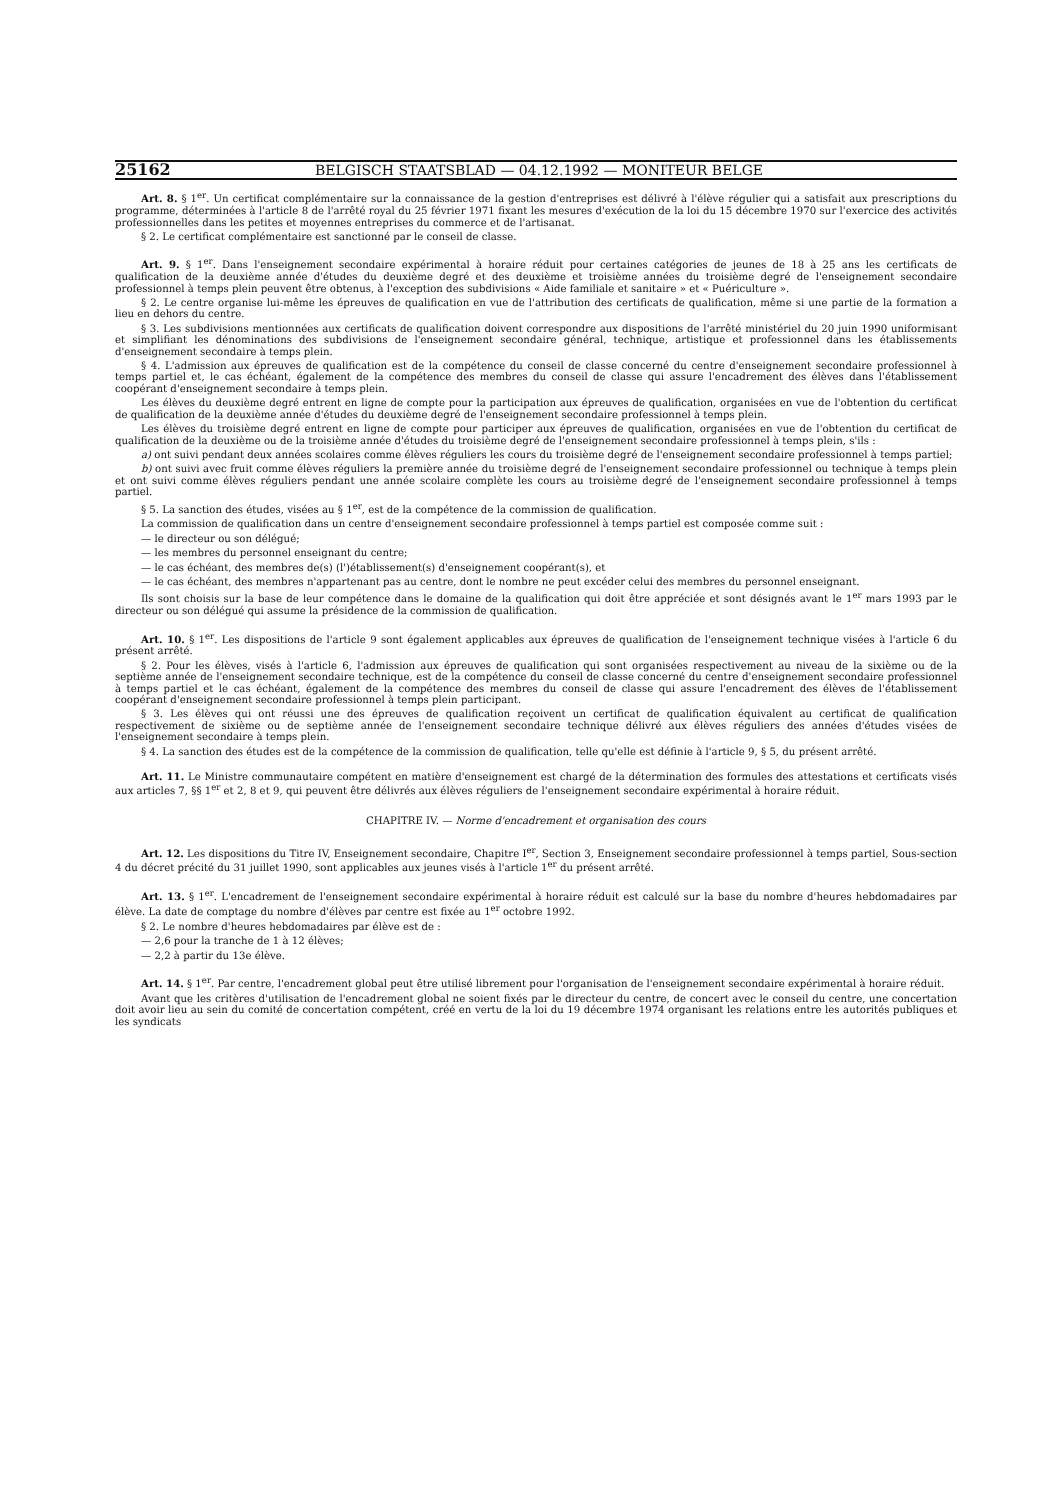25162 BELGISCH STAATSBLAD — 04.12.1992 — MONITEUR BELGE
Art. 8. § 1<sup>er</sup>. Un certificat complémentaire sur la connaissance de la gestion d'entreprises est délivré à l'élève régulier qui a satisfait aux prescriptions du programme, déterminées à l'article 8 de l'arrêté royal du 25 février 1971 fixant les mesures d'exécution de la loi du 15 décembre 1970 sur l'exercice des activités professionnelles dans les petites et moyennes entreprises du commerce et de l'artisanat.
§ 2. Le certificat complémentaire est sanctionné par le conseil de classe.
Art. 9. § 1<sup>er</sup>. Dans l'enseignement secondaire expérimental à horaire réduit pour certaines catégories de jeunes de 18 à 25 ans les certificats de qualification de la deuxième année d'études du deuxième degré et des deuxième et troisième années du troisième degré de l'enseignement secondaire professionnel à temps plein peuvent être obtenus, à l'exception des subdivisions « Aide familiale et sanitaire » et « Puériculture ».
§ 2. Le centre organise lui-même les épreuves de qualification en vue de l'attribution des certificats de qualification, même si une partie de la formation a lieu en dehors du centre.
§ 3. Les subdivisions mentionnées aux certificats de qualification doivent correspondre aux dispositions de l'arrêté ministériel du 20 juin 1990 uniformisant et simplifiant les dénominations des subdivisions de l'enseignement secondaire général, technique, artistique et professionnel dans les établissements d'enseignement secondaire à temps plein.
§ 4. L'admission aux épreuves de qualification est de la compétence du conseil de classe concerné du centre d'enseignement secondaire professionnel à temps partiel et, le cas échéant, également de la compétence des membres du conseil de classe qui assure l'encadrement des élèves dans l'établissement coopérant d'enseignement secondaire à temps plein.
Les élèves du deuxième degré entrent en ligne de compte pour la participation aux épreuves de qualification, organisées en vue de l'obtention du certificat de qualification de la deuxième année d'études du deuxième degré de l'enseignement secondaire professionnel à temps plein.
Les élèves du troisième degré entrent en ligne de compte pour participer aux épreuves de qualification, organisées en vue de l'obtention du certificat de qualification de la deuxième ou de la troisième année d'études du troisième degré de l'enseignement secondaire professionnel à temps plein, s'ils :
a) ont suivi pendant deux années scolaires comme élèves réguliers les cours du troisième degré de l'enseignement secondaire professionnel à temps partiel;
b) ont suivi avec fruit comme élèves réguliers la première année du troisième degré de l'enseignement secondaire professionnel ou technique à temps plein et ont suivi comme élèves réguliers pendant une année scolaire complète les cours au troisième degré de l'enseignement secondaire professionnel à temps partiel.
§ 5. La sanction des études, visées au § 1<sup>er</sup>, est de la compétence de la commission de qualification.
La commission de qualification dans un centre d'enseignement secondaire professionnel à temps partiel est composée comme suit :
— le directeur ou son délégué;
— les membres du personnel enseignant du centre;
— le cas échéant, des membres de(s) (l')établissement(s) d'enseignement coopérant(s), et
— le cas échéant, des membres n'appartenant pas au centre, dont le nombre ne peut excéder celui des membres du personnel enseignant.
Ils sont choisis sur la base de leur compétence dans le domaine de la qualification qui doit être appréciée et sont désignés avant le 1<sup>er</sup> mars 1993 par le directeur ou son délégué qui assume la présidence de la commission de qualification.
Art. 10. § 1<sup>er</sup>. Les dispositions de l'article 9 sont également applicables aux épreuves de qualification de l'enseignement technique visées à l'article 6 du présent arrêté.
§ 2. Pour les élèves, visés à l'article 6, l'admission aux épreuves de qualification qui sont organisées respectivement au niveau de la sixième ou de la septième année de l'enseignement secondaire technique, est de la compétence du conseil de classe concerné du centre d'enseignement secondaire professionnel à temps partiel et le cas échéant, également de la compétence des membres du conseil de classe qui assure l'encadrement des élèves de l'établissement coopérant d'enseignement secondaire professionnel à temps plein participant.
§ 3. Les élèves qui ont réussi une des épreuves de qualification reçoivent un certificat de qualification équivalent au certificat de qualification respectivement de sixième ou de septième année de l'enseignement secondaire technique délivré aux élèves réguliers des années d'études visées de l'enseignement secondaire à temps plein.
§ 4. La sanction des études est de la compétence de la commission de qualification, telle qu'elle est définie à l'article 9, § 5, du présent arrêté.
Art. 11. Le Ministre communautaire compétent en matière d'enseignement est chargé de la détermination des formules des attestations et certificats visés aux articles 7, §§ 1<sup>er</sup> et 2, 8 et 9, qui peuvent être délivrés aux élèves réguliers de l'enseignement secondaire expérimental à horaire réduit.
CHAPITRE IV. — Norme d'encadrement et organisation des cours
Art. 12. Les dispositions du Titre IV, Enseignement secondaire, Chapitre I<sup>er</sup>, Section 3, Enseignement secondaire professionnel à temps partiel, Sous-section 4 du décret précité du 31 juillet 1990, sont applicables aux jeunes visés à l'article 1<sup>er</sup> du présent arrêté.
Art. 13. § 1<sup>er</sup>. L'encadrement de l'enseignement secondaire expérimental à horaire réduit est calculé sur la base du nombre d'heures hebdomadaires par élève. La date de comptage du nombre d'élèves par centre est fixée au 1<sup>er</sup> octobre 1992.
§ 2. Le nombre d'heures hebdomadaires par élève est de :
— 2,6 pour la tranche de 1 à 12 élèves;
— 2,2 à partir du 13e élève.
Art. 14. § 1<sup>er</sup>. Par centre, l'encadrement global peut être utilisé librement pour l'organisation de l'enseignement secondaire expérimental à horaire réduit.
Avant que les critères d'utilisation de l'encadrement global ne soient fixés par le directeur du centre, de concert avec le conseil du centre, une concertation doit avoir lieu au sein du comité de concertation compétent, créé en vertu de la loi du 19 décembre 1974 organisant les relations entre les autorités publiques et les syndicats